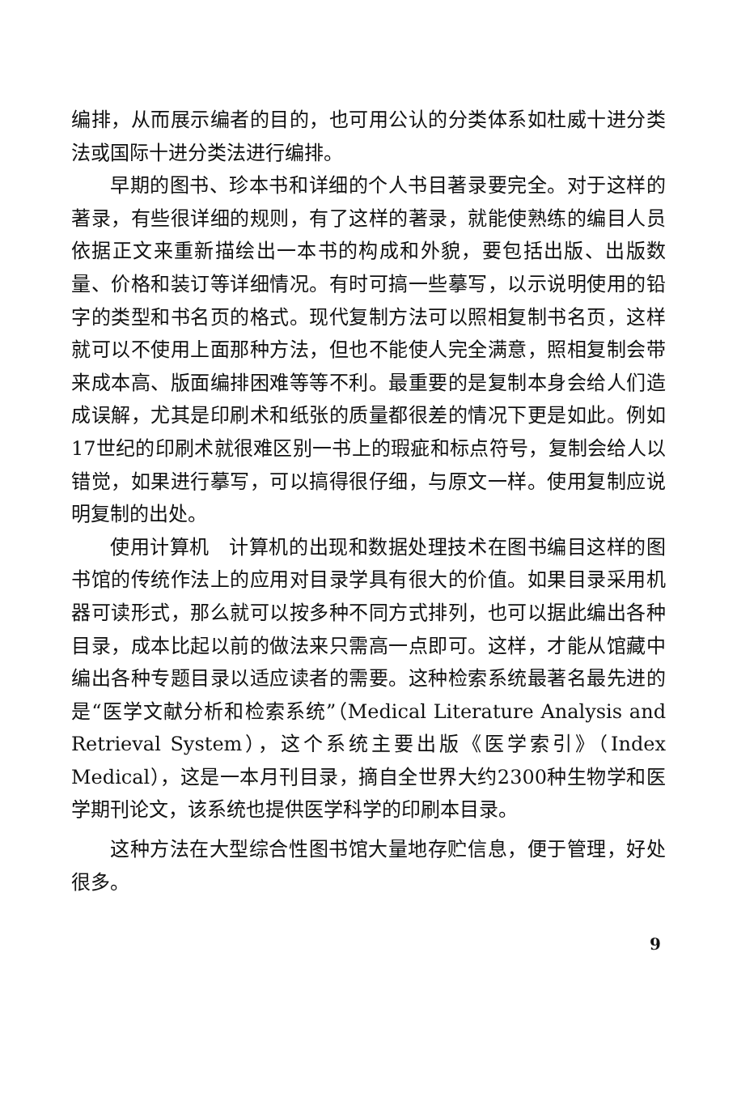编排，从而展示编者的目的，也可用公认的分类体系如杜威十进分类法或国际十进分类法进行编排。
早期的图书、珍本书和详细的个人书目著录要完全。对于这样的著录，有些很详细的规则，有了这样的著录，就能使熟练的编目人员依据正文来重新描绘出一本书的构成和外貌，要包括出版、出版数量、价格和装订等详细情况。有时可搞一些摹写，以示说明使用的铅字的类型和书名页的格式。现代复制方法可以照相复制书名页，这样就可以不使用上面那种方法，但也不能使人完全满意，照相复制会带来成本高、版面编排困难等等不利。最重要的是复制本身会给人们造成误解，尤其是印刷术和纸张的质量都很差的情况下更是如此。例如17世纪的印刷术就很难区别一书上的瑕疵和标点符号，复制会给人以错觉，如果进行摹写，可以搞得很仔细，与原文一样。使用复制应说明复制的出处。
使用计算机　计算机的出现和数据处理技术在图书编目这样的图书馆的传统作法上的应用对目录学具有很大的价值。如果目录采用机器可读形式，那么就可以按多种不同方式排列，也可以据此编出各种目录，成本比起以前的做法来只需高一点即可。这样，才能从馆藏中编出各种专题目录以适应读者的需要。这种检索系统最著名最先进的是“医学文献分析和检索系统”（Medical Literature Analysis and Retrieval System），这个系统主要出版《医学索引》（Index Medical），这是一本月刊目录，摘自全世界大约2300种生物学和医学期刊论文，该系统也提供医学科学的印刷本目录。
这种方法在大型综合性图书馆大量地存贮信息，便于管理，好处很多。
9